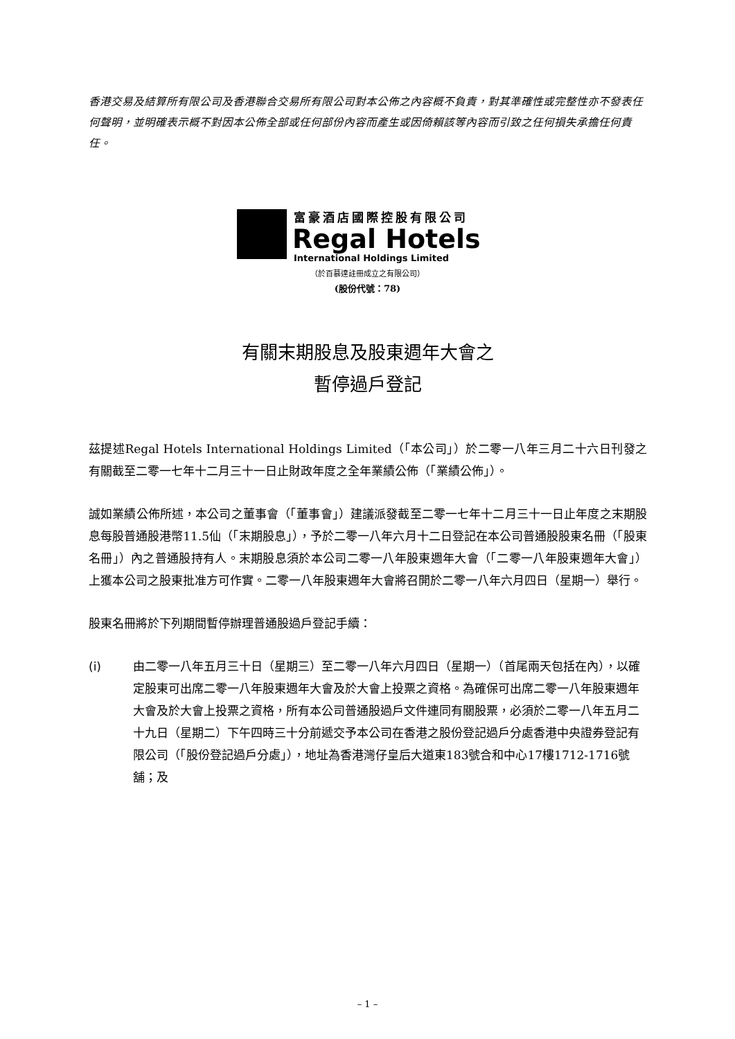香港交易及結算所有限公司及香港聯合交易所有限公司對本公佈之內容概不負責，對其準確性或完整性亦不發表任何聲明，並明確表示概不對因本公佈全部或任何部份內容而產生或因倚賴該等內容而引致之任何損失承擔任何責任。
富豪酒店國際控股有限公司
Regal Hotels
International Holdings Limited
（於百慕達註冊成立之有限公司）
(股份代號：78)
有關末期股息及股東週年大會之
暫停過戶登記
茲提述Regal Hotels International Holdings Limited（「本公司」）於二零一八年三月二十六日刊發之有關截至二零一七年十二月三十一日止財政年度之全年業績公佈（「業績公佈」）。
誠如業績公佈所述，本公司之董事會（「董事會」）建議派發截至二零一七年十二月三十一日止年度之末期股息每股普通股港幣11.5仙（「末期股息」），予於二零一八年六月十二日登記在本公司普通股股東名冊（「股東名冊」）內之普通股持有人。末期股息須於本公司二零一八年股東週年大會（「二零一八年股東週年大會」）上獲本公司之股東批准方可作實。二零一八年股東週年大會將召開於二零一八年六月四日（星期一）舉行。
股東名冊將於下列期間暫停辦理普通股過戶登記手續：
(i) 由二零一八年五月三十日（星期三）至二零一八年六月四日（星期一）（首尾兩天包括在內），以確定股東可出席二零一八年股東週年大會及於大會上投票之資格。為確保可出席二零一八年股東週年大會及於大會上投票之資格，所有本公司普通股過戶文件連同有關股票，必須於二零一八年五月二十九日（星期二）下午四時三十分前遞交予本公司在香港之股份登記過戶分處香港中央證券登記有限公司（「股份登記過戶分處」），地址為香港灣仔皇后大道東183號合和中心17樓1712-1716號舖；及
– 1 –